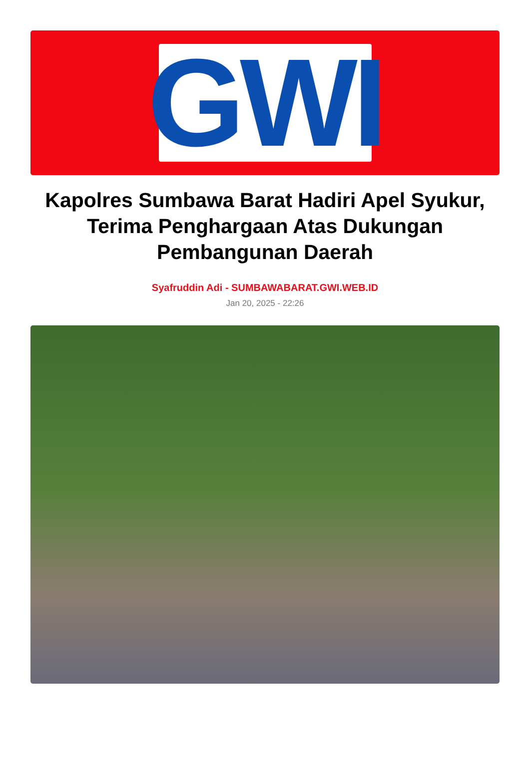GWI
Kapolres Sumbawa Barat Hadiri Apel Syukur, Terima Penghargaan Atas Dukungan Pembangunan Daerah
Syafruddin Adi - SUMBAWABARAT.GWI.WEB.ID
Jan 20, 2025 - 22:26